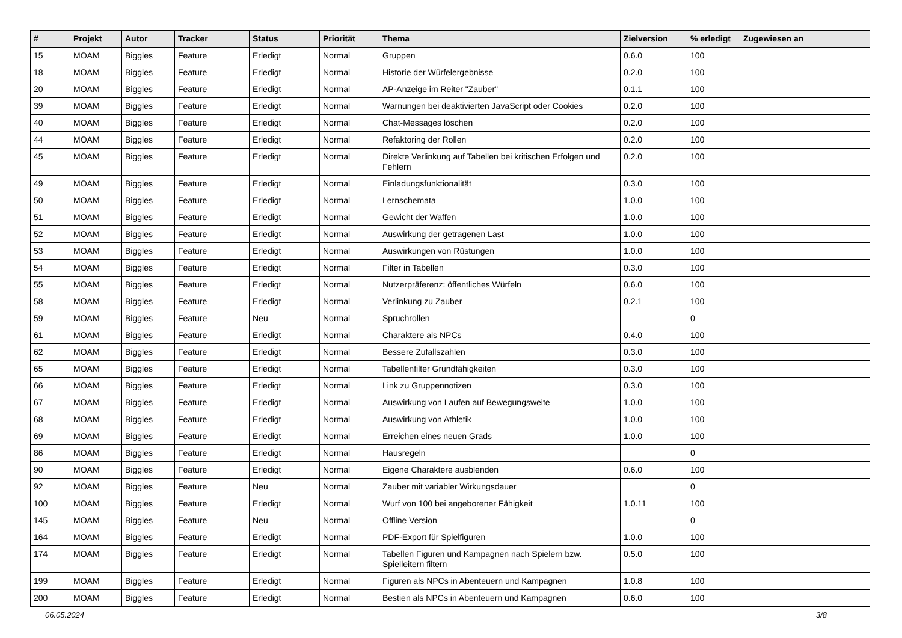| # | Projekt | Autor | Tracker | Status | Priorität | Thema | Zielversion | % erledigt | Zugewiesen an |
| --- | --- | --- | --- | --- | --- | --- | --- | --- | --- |
| 15 | MOAM | Biggles | Feature | Erledigt | Normal | Gruppen | 0.6.0 | 100 | |
| 18 | MOAM | Biggles | Feature | Erledigt | Normal | Historie der Würfelergebnisse | 0.2.0 | 100 | |
| 20 | MOAM | Biggles | Feature | Erledigt | Normal | AP-Anzeige im Reiter "Zauber" | 0.1.1 | 100 | |
| 39 | MOAM | Biggles | Feature | Erledigt | Normal | Warnungen bei deaktivierten JavaScript oder Cookies | 0.2.0 | 100 | |
| 40 | MOAM | Biggles | Feature | Erledigt | Normal | Chat-Messages löschen | 0.2.0 | 100 | |
| 44 | MOAM | Biggles | Feature | Erledigt | Normal | Refaktoring der Rollen | 0.2.0 | 100 | |
| 45 | MOAM | Biggles | Feature | Erledigt | Normal | Direkte Verlinkung auf Tabellen bei kritischen Erfolgen und Fehlern | 0.2.0 | 100 | |
| 49 | MOAM | Biggles | Feature | Erledigt | Normal | Einladungsfunktionalität | 0.3.0 | 100 | |
| 50 | MOAM | Biggles | Feature | Erledigt | Normal | Lernschemata | 1.0.0 | 100 | |
| 51 | MOAM | Biggles | Feature | Erledigt | Normal | Gewicht der Waffen | 1.0.0 | 100 | |
| 52 | MOAM | Biggles | Feature | Erledigt | Normal | Auswirkung der getragenen Last | 1.0.0 | 100 | |
| 53 | MOAM | Biggles | Feature | Erledigt | Normal | Auswirkungen von Rüstungen | 1.0.0 | 100 | |
| 54 | MOAM | Biggles | Feature | Erledigt | Normal | Filter in Tabellen | 0.3.0 | 100 | |
| 55 | MOAM | Biggles | Feature | Erledigt | Normal | Nutzerpräferenz: öffentliches Würfeln | 0.6.0 | 100 | |
| 58 | MOAM | Biggles | Feature | Erledigt | Normal | Verlinkung zu Zauber | 0.2.1 | 100 | |
| 59 | MOAM | Biggles | Feature | Neu | Normal | Spruchrollen | | 0 | |
| 61 | MOAM | Biggles | Feature | Erledigt | Normal | Charaktere als NPCs | 0.4.0 | 100 | |
| 62 | MOAM | Biggles | Feature | Erledigt | Normal | Bessere Zufallszahlen | 0.3.0 | 100 | |
| 65 | MOAM | Biggles | Feature | Erledigt | Normal | Tabellenfilter Grundfähigkeiten | 0.3.0 | 100 | |
| 66 | MOAM | Biggles | Feature | Erledigt | Normal | Link zu Gruppennotizen | 0.3.0 | 100 | |
| 67 | MOAM | Biggles | Feature | Erledigt | Normal | Auswirkung von Laufen auf Bewegungsweite | 1.0.0 | 100 | |
| 68 | MOAM | Biggles | Feature | Erledigt | Normal | Auswirkung von Athletik | 1.0.0 | 100 | |
| 69 | MOAM | Biggles | Feature | Erledigt | Normal | Erreichen eines neuen Grads | 1.0.0 | 100 | |
| 86 | MOAM | Biggles | Feature | Erledigt | Normal | Hausregeln | | 0 | |
| 90 | MOAM | Biggles | Feature | Erledigt | Normal | Eigene Charaktere ausblenden | 0.6.0 | 100 | |
| 92 | MOAM | Biggles | Feature | Neu | Normal | Zauber mit variabler Wirkungsdauer | | 0 | |
| 100 | MOAM | Biggles | Feature | Erledigt | Normal | Wurf von 100 bei angeborener Fähigkeit | 1.0.11 | 100 | |
| 145 | MOAM | Biggles | Feature | Neu | Normal | Offline Version | | 0 | |
| 164 | MOAM | Biggles | Feature | Erledigt | Normal | PDF-Export für Spielfiguren | 1.0.0 | 100 | |
| 174 | MOAM | Biggles | Feature | Erledigt | Normal | Tabellen Figuren und Kampagnen nach Spielern bzw. Spielleitern filtern | 0.5.0 | 100 | |
| 199 | MOAM | Biggles | Feature | Erledigt | Normal | Figuren als NPCs in Abenteuern und Kampagnen | 1.0.8 | 100 | |
| 200 | MOAM | Biggles | Feature | Erledigt | Normal | Bestien als NPCs in Abenteuern und Kampagnen | 0.6.0 | 100 | |
06.05.2024 3/8